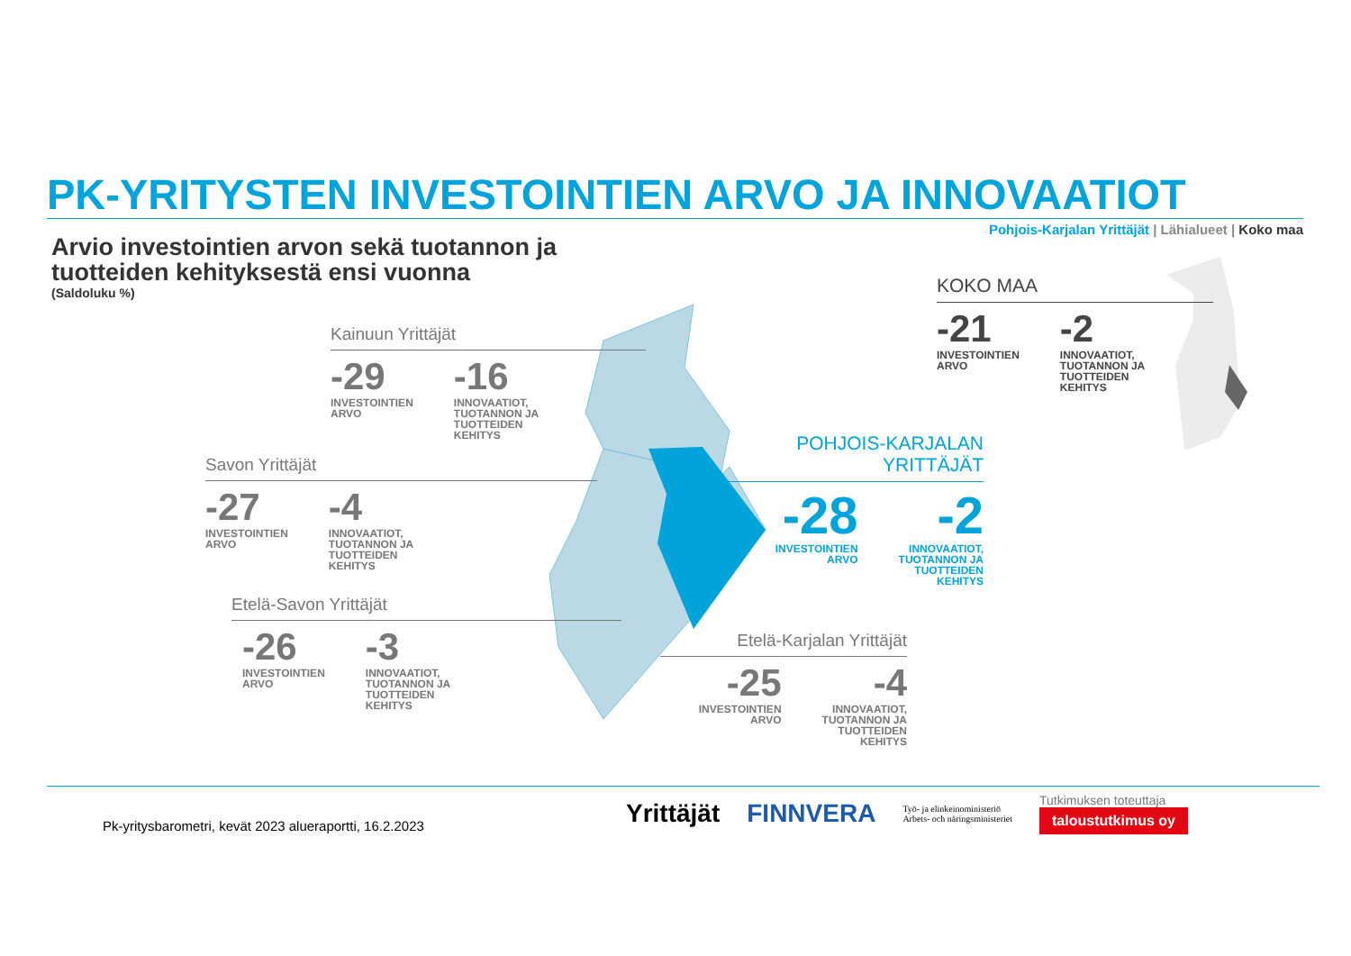PK-YRITYSTEN INVESTOINTIEN ARVO JA INNOVAATIOT
Pohjois-Karjalan Yrittäjät | Lähialueet | Koko maa
Arvio investointien arvon sekä tuotannon ja
tuotteiden kehityksestä ensi vuonna
(Saldoluku %)
Kainuun Yrittäjät
-29
INVESTOINTIEN
ARVO
-16
INNOVAATIOT,
TUOTANNON JA
TUOTTEIDEN
KEHITYS
Savon Yrittäjät
-27
INVESTOINTIEN
ARVO
-4
INNOVAATIOT,
TUOTANNON JA
TUOTTEIDEN
KEHITYS
Etelä-Savon Yrittäjät
-26
INVESTOINTIEN
ARVO
-3
INNOVAATIOT,
TUOTANNON JA
TUOTTEIDEN
KEHITYS
Etelä-Karjalan Yrittäjät
-25
INVESTOINTIEN
ARVO
-4
INNOVAATIOT,
TUOTANNON JA
TUOTTEIDEN
KEHITYS
POHJOIS-KARJALAN
YRITTÄJÄT
-28
INVESTOINTIEN
ARVO
-2
INNOVAATIOT,
TUOTANNON JA
TUOTTEIDEN
KEHITYS
KOKO MAA
-21
INVESTOINTIEN
ARVO
-2
INNOVAATIOT,
TUOTANNON JA
TUOTTEIDEN
KEHITYS
Pk-yritysbarometri, kevät 2023 alueraportti, 16.2.2023
Yrittäjät FINNVERA Työ- ja elinkeinoministeriö
Arbets- och näringsministeriet
Tutkimuksen toteuttaja
taloustutkimus oy